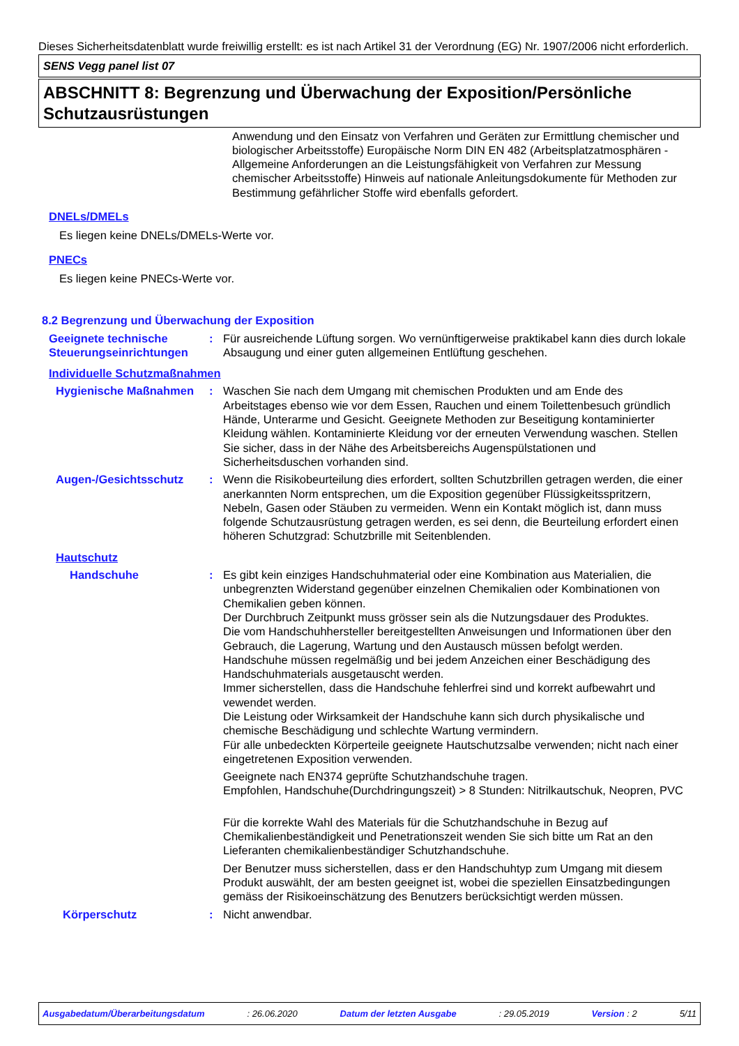Dieses Sicherheitsdatenblatt wurde freiwillig erstellt: es ist nach Artikel 31 der Verordnung (EG) Nr. 1907/2006 nicht erforderlich.
SENS Vegg panel list 07
ABSCHNITT 8: Begrenzung und Überwachung der Exposition/Persönliche Schutzausrüstungen
Anwendung und den Einsatz von Verfahren und Geräten zur Ermittlung chemischer und biologischer Arbeitsstoffe) Europäische Norm DIN EN 482 (Arbeitsplatzatmosphären - Allgemeine Anforderungen an die Leistungsfähigkeit von Verfahren zur Messung chemischer Arbeitsstoffe) Hinweis auf nationale Anleitungsdokumente für Methoden zur Bestimmung gefährlicher Stoffe wird ebenfalls gefordert.
DNELs/DMELs
Es liegen keine DNELs/DMELs-Werte vor.
PNECs
Es liegen keine PNECs-Werte vor.
8.2 Begrenzung und Überwachung der Exposition
Geeignete technische Steuerungseinrichtungen
: Für ausreichende Lüftung sorgen. Wo vernünftigerweise praktikabel kann dies durch lokale Absaugung und einer guten allgemeinen Entlüftung geschehen.
Individuelle Schutzmaßnahmen
Hygienische Maßnahmen : Waschen Sie nach dem Umgang mit chemischen Produkten und am Ende des Arbeitstages ebenso wie vor dem Essen, Rauchen und einem Toilettenbesuch gründlich Hände, Unterarme und Gesicht. Geeignete Methoden zur Beseitigung kontaminierter Kleidung wählen. Kontaminierte Kleidung vor der erneuten Verwendung waschen. Stellen Sie sicher, dass in der Nähe des Arbeitsbereichs Augenspülstationen und Sicherheitsduschen vorhanden sind.
Augen-/Gesichtsschutz : Wenn die Risikobeurteilung dies erfordert, sollten Schutzbrillen getragen werden, die einer anerkannten Norm entsprechen, um die Exposition gegenüber Flüssigkeitsspritzern, Nebeln, Gasen oder Stäuben zu vermeiden. Wenn ein Kontakt möglich ist, dann muss folgende Schutzausrüstung getragen werden, es sei denn, die Beurteilung erfordert einen höheren Schutzgrad: Schutzbrille mit Seitenblenden.
Hautschutz
Handschuhe : Es gibt kein einziges Handschuhmaterial oder eine Kombination aus Materialien, die unbegrenzten Widerstand gegenüber einzelnen Chemikalien oder Kombinationen von Chemikalien geben können.
Der Durchbruch Zeitpunkt muss grösser sein als die Nutzungsdauer des Produktes.
Die vom Handschuhhersteller bereitgestellten Anweisungen und Informationen über den Gebrauch, die Lagerung, Wartung und den Austausch müssen befolgt werden.
Handschuhe müssen regelmäßig und bei jedem Anzeichen einer Beschädigung des Handschuhmaterials ausgetauscht werden.
Immer sicherstellen, dass die Handschuhe fehlerfrei sind und korrekt aufbewahrt und vewendet werden.
Die Leistung oder Wirksamkeit der Handschuhe kann sich durch physikalische und chemische Beschädigung und schlechte Wartung vermindern.
Für alle unbedeckten Körperteile geeignete Hautschutzsalbe verwenden; nicht nach einer eingetretenen Exposition verwenden.
Geeignete nach EN374 geprüfte Schutzhandschuhe tragen.
Empfohlen, Handschuhe(Durchdringungszeit) > 8 Stunden: Nitrilkautschuk, Neopren, PVC
Für die korrekte Wahl des Materials für die Schutzhandschuhe in Bezug auf Chemikalienbeständigkeit und Penetrationszeit wenden Sie sich bitte um Rat an den Lieferanten chemikalienbeständiger Schutzhandschuhe.
Der Benutzer muss sicherstellen, dass er den Handschuhtyp zum Umgang mit diesem Produkt auswählt, der am besten geeignet ist, wobei die speziellen Einsatzbedingungen gemäss der Risikoeinschätzung des Benutzers berücksichtigt werden müssen.
Körperschutz : Nicht anwendbar.
Ausgabedatum/Überarbeitungsdatum: 26.06.2020 Datum der letzten Ausgabe: 29.05.2019 Version : 2 5/11